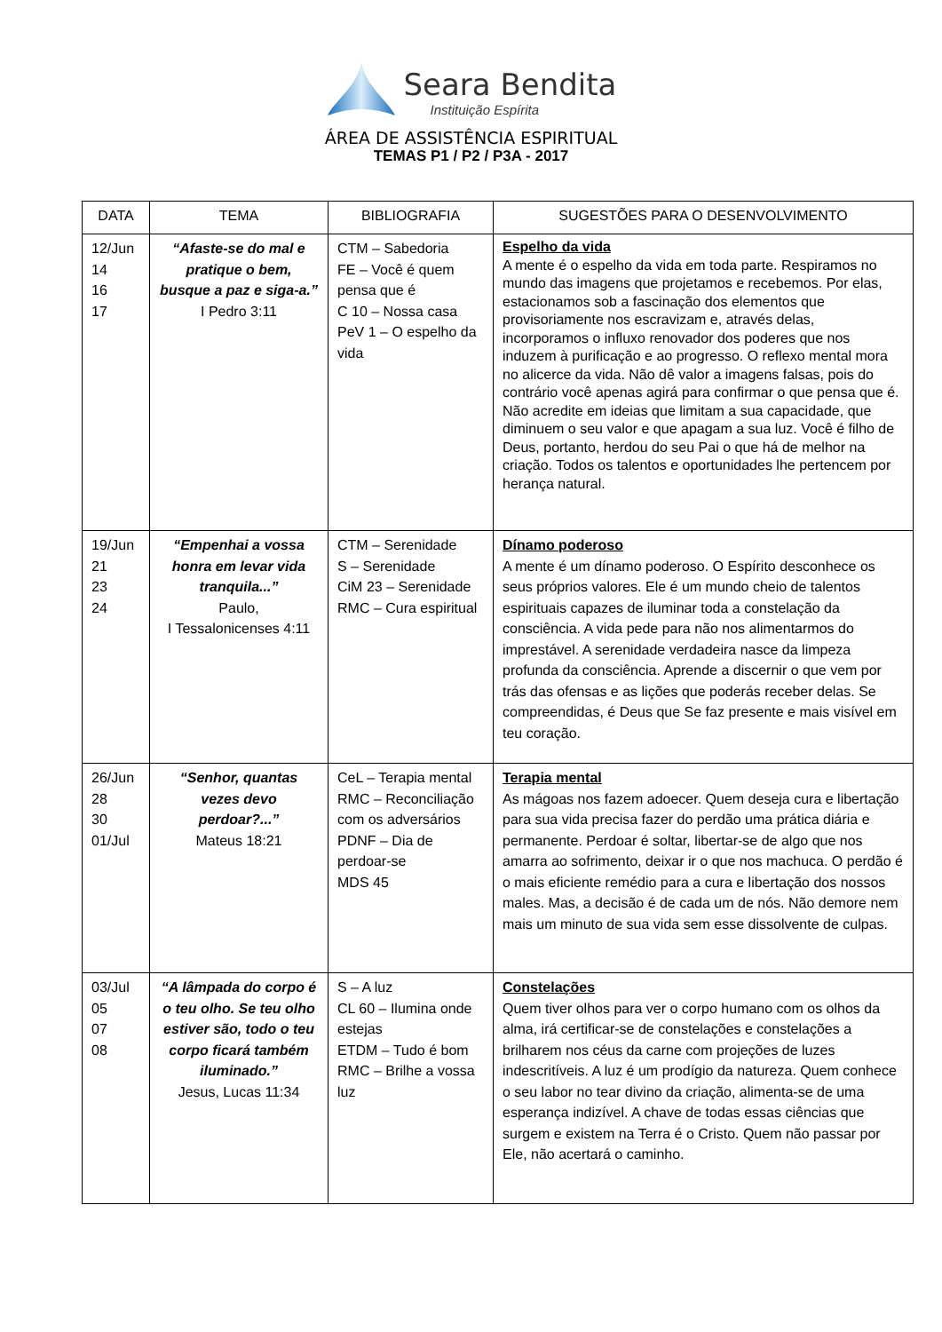Seara Bendita
Instituição Espírita
ÁREA DE ASSISTÊNCIA ESPIRITUAL
TEMAS P1 / P2 / P3A - 2017
| DATA | TEMA | BIBLIOGRAFIA | SUGESTÕES PARA O DESENVOLVIMENTO |
| --- | --- | --- | --- |
| 12/Jun 14 16 17 | “Afaste-se do mal e pratique o bem, busque a paz e siga-a.” I Pedro 3:11 | CTM – Sabedoria FE – Você é quem pensa que é C 10 – Nossa casa PeV 1 – O espelho da vida | Espelho da vida A mente é o espelho da vida em toda parte. Respiramos no mundo das imagens que projetamos e recebemos. Por elas, estacionamos sob a fascinação dos elementos que provisoriamente nos escravizam e, através delas, incorporamos o influxo renovador dos poderes que nos induzem à purificação e ao progresso. O reflexo mental mora no alicerce da vida. Não dê valor a imagens falsas, pois do contrário você apenas agirá para confirmar o que pensa que é. Não acredite em ideias que limitam a sua capacidade, que diminuem o seu valor e que apagam a sua luz. Você é filho de Deus, portanto, herdou do seu Pai o que há de melhor na criação. Todos os talentos e oportunidades lhe pertencem por herança natural. |
| 19/Jun 21 23 24 | “Empenhai a vossa honra em levar vida tranquila...” Paulo, I Tessalonicenses 4:11 | CTM – Serenidade S – Serenidade CiM 23 – Serenidade RMC – Cura espiritual | Dínamo poderoso A mente é um dínamo poderoso. O Espírito desconhece os seus próprios valores. Ele é um mundo cheio de talentos espirituais capazes de iluminar toda a constelação da consciência. A vida pede para não nos alimentarmos do imprestável. A serenidade verdadeira nasce da limpeza profunda da consciência. Aprende a discernir o que vem por trás das ofensas e as lições que poderás receber delas. Se compreendidas, é Deus que Se faz presente e mais visível em teu coração. |
| 26/Jun 28 30 01/Jul | “Senhor, quantas vezes devo perdoar?...” Mateus 18:21 | CeL – Terapia mental RMC – Reconciliação com os adversários PDNF – Dia de perdoar-se MDS 45 | Terapia mental As mágoas nos fazem adoecer. Quem deseja cura e libertação para sua vida precisa fazer do perdão uma prática diária e permanente. Perdoar é soltar, libertar-se de algo que nos amarra ao sofrimento, deixar ir o que nos machuca. O perdão é o mais eficiente remédio para a cura e libertação dos nossos males. Mas, a decisão é de cada um de nós. Não demore nem mais um minuto de sua vida sem esse dissolvente de culpas. |
| 03/Jul 05 07 08 | “A lâmpada do corpo é o teu olho. Se teu olho estiver são, todo o teu corpo ficará também iluminado.” Jesus, Lucas 11:34 | S – A luz CL 60 – Ilumina onde estejas ETDM – Tudo é bom RMC – Brilhe a vossa luz | Constelações Quem tiver olhos para ver o corpo humano com os olhos da alma, irá certificar-se de constelações e constelações a brilharem nos céus da carne com projeções de luzes indescritíveis. A luz é um prodígio da natureza. Quem conhece o seu labor no tear divino da criação, alimenta-se de uma esperança indizível. A chave de todas essas ciências que surgem e existem na Terra é o Cristo. Quem não passar por Ele, não acertará o caminho. |